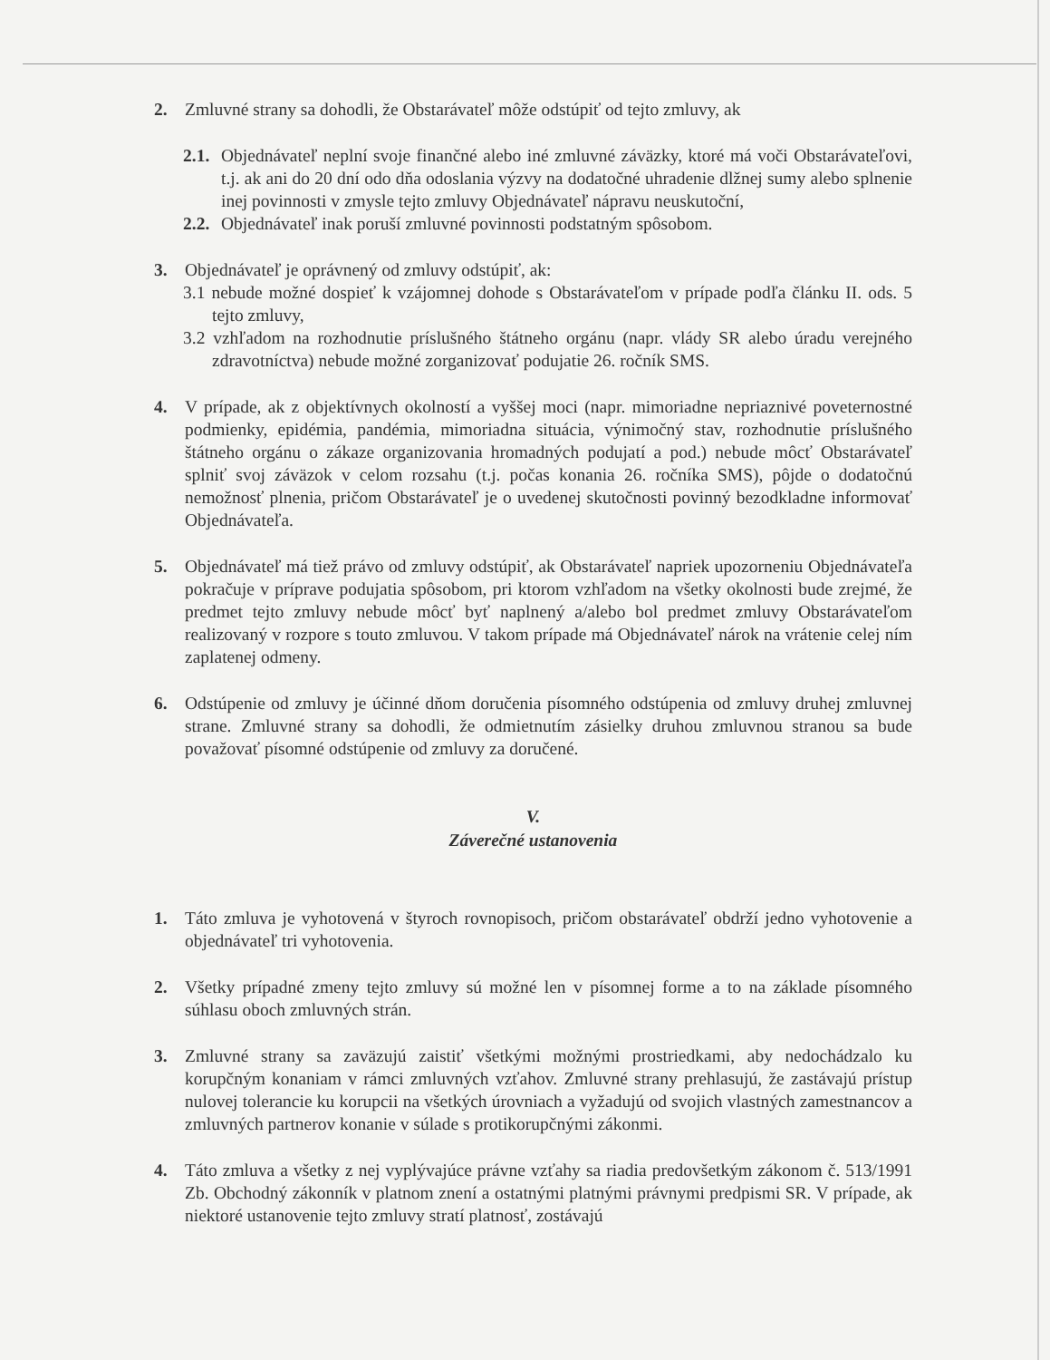2. Zmluvné strany sa dohodli, že Obstarávateľ môže odstúpiť od tejto zmluvy, ak
2.1.
Objednávateľ neplní svoje finančné alebo iné zmluvné záväzky, ktoré má voči Obstarávateľovi, t.j. ak ani do 20 dní odo dňa odoslania výzvy na dodatočné uhradenie dlžnej sumy alebo splnenie inej povinnosti v zmysle tejto zmluvy Objednávateľ nápravu neuskutoční,
2.2.
Objednávateľ inak poruší zmluvné povinnosti podstatným spôsobom.
3. Objednávateľ je oprávnený od zmluvy odstúpiť, ak:
3.1 nebude možné dospieť k vzájomnej dohode s Obstarávateľom v prípade podľa článku II. ods. 5 tejto zmluvy,
3.2 vzhľadom na rozhodnutie príslušného štátneho orgánu (napr. vlády SR alebo úradu verejného zdravotníctva) nebude možné zorganizovať podujatie 26. ročník SMS.
4. V prípade, ak z objektívnych okolností a vyššej moci (napr. mimoriadne nepriaznivé poveternostné podmienky, epidémia, pandémia, mimoriadna situácia, výnimočný stav, rozhodnutie príslušného štátneho orgánu o zákaze organizovania hromadných podujatí a pod.) nebude môcť Obstarávateľ splniť svoj záväzok v celom rozsahu (t.j. počas konania 26. ročníka SMS), pôjde o dodatočnú nemožnosť plnenia, pričom Obstarávateľ je o uvedenej skutočnosti povinný bezodkladne informovať Objednávateľa.
5. Objednávateľ má tiež právo od zmluvy odstúpiť, ak Obstarávateľ napriek upozorneniu Objednávateľa pokračuje v príprave podujatia spôsobom, pri ktorom vzhľadom na všetky okolnosti bude zrejmé, že predmet tejto zmluvy nebude môcť byť naplnený a/alebo bol predmet zmluvy Obstarávateľom realizovaný v rozpore s touto zmluvou. V takom prípade má Objednávateľ nárok na vrátenie celej ním zaplatenej odmeny.
6. Odstúpenie od zmluvy je účinné dňom doručenia písomného odstúpenia od zmluvy druhej zmluvnej strane. Zmluvné strany sa dohodli, že odmietnutím zásielky druhou zmluvnou stranou sa bude považovať písomné odstúpenie od zmluvy za doručené.
V.
Záverečné ustanovenia
1. Táto zmluva je vyhotovená v štyroch rovnopisoch, pričom obstarávateľ obdrží jedno vyhotovenie a objednávateľ tri vyhotovenia.
2. Všetky prípadné zmeny tejto zmluvy sú možné len v písomnej forme a to na základe písomného súhlasu oboch zmluvných strán.
3. Zmluvné strany sa zaväzujú zaistiť všetkými možnými prostriedkami, aby nedochádzalo ku korupčným konaniam v rámci zmluvných vzťahov. Zmluvné strany prehlasujú, že zastávajú prístup nulovej tolerancie ku korupcii na všetkých úrovniach a vyžadujú od svojich vlastných zamestnancov a zmluvných partnerov konanie v súlade s protikorupčnými zákonmi.
4. Táto zmluva a všetky z nej vyplývajúce právne vzťahy sa riadia predovšetkým zákonom č. 513/1991 Zb. Obchodný zákonník v platnom znení a ostatnými platnými právnymi predpismi SR. V prípade, ak niektoré ustanovenie tejto zmluvy stratí platnosť, zostávajú